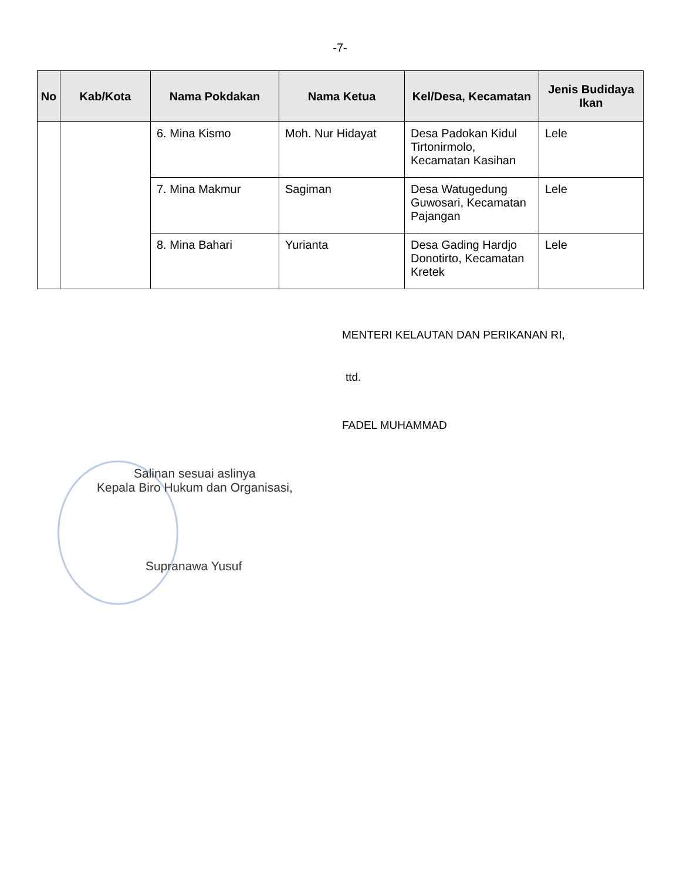-7-
| No | Kab/Kota | Nama Pokdakan | Nama Ketua | Kel/Desa, Kecamatan | Jenis Budidaya Ikan |
| --- | --- | --- | --- | --- | --- |
| | | 6. Mina Kismo | Moh. Nur Hidayat | Desa Padokan Kidul Tirtonirmolo, Kecamatan Kasihan | Lele |
| | | 7. Mina Makmur | Sagiman | Desa Watugedung Guwosari, Kecamatan Pajangan | Lele |
| | | 8. Mina Bahari | Yurianta | Desa Gading Hardjo Donotirto, Kecamatan Kretek | Lele |
MENTERI KELAUTAN DAN PERIKANAN RI,
ttd.
FADEL MUHAMMAD
Salinan sesuai aslinya
Kepala Biro Hukum dan Organisasi,
Supranawa Yusuf